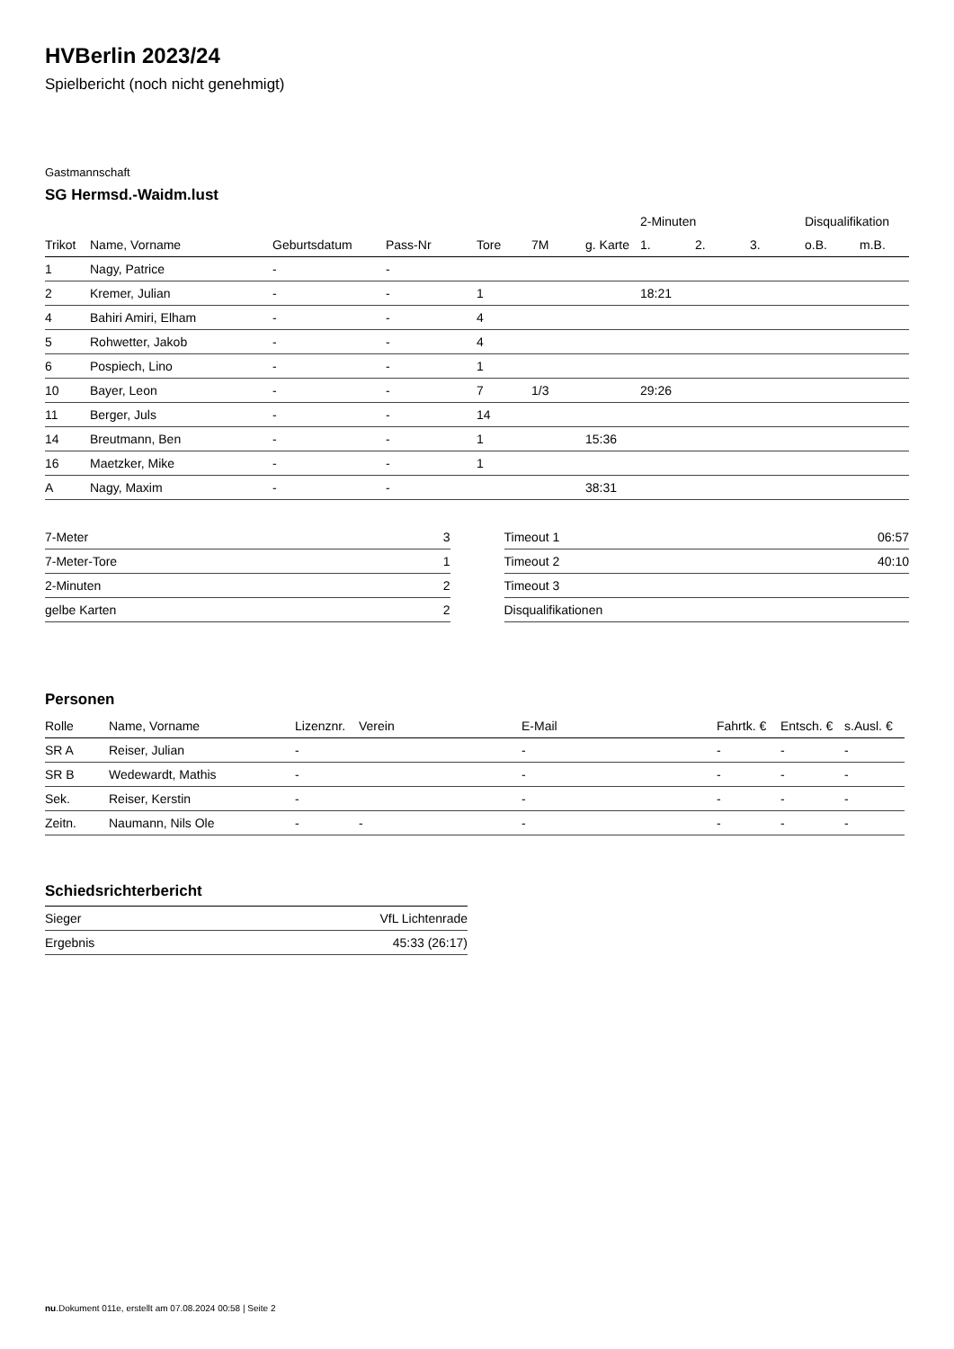HVBerlin 2023/24
Spielbericht (noch nicht genehmigt)
Gastmannschaft
SG Hermsd.-Waidm.lust
| | | | | | | | 2-Minuten | | | Disqualifikation | |
| --- | --- | --- | --- | --- | --- | --- | --- | --- | --- | --- | --- |
| Trikot | Name, Vorname | Geburtsdatum | Pass-Nr | Tore | 7M | g. Karte | 1. | 2. | 3. | o.B. | m.B. |
| 1 | Nagy, Patrice | - | - | | | | | | | | |
| 2 | Kremer, Julian | - | - | 1 | | | 18:21 | | | | |
| 4 | Bahiri Amiri, Elham | - | - | 4 | | | | | | | |
| 5 | Rohwetter, Jakob | - | - | 4 | | | | | | | |
| 6 | Pospiech, Lino | - | - | 1 | | | | | | | |
| 10 | Bayer, Leon | - | - | 7 | 1/3 | | 29:26 | | | | |
| 11 | Berger, Juls | - | - | 14 | | | | | | | |
| 14 | Breutmann, Ben | - | - | 1 | | 15:36 | | | | | |
| 16 | Maetzker, Mike | - | - | 1 | | | | | | | |
| A | Nagy, Maxim | - | - | | | 38:31 | | | | | |
| 7-Meter | 3 |
| 7-Meter-Tore | 1 |
| 2-Minuten | 2 |
| gelbe Karten | 2 |
| Timeout 1 | 06:57 |
| Timeout 2 | 40:10 |
| Timeout 3 | |
| Disqualifikationen | |
Personen
| Rolle | Name, Vorname | Lizenznr. | Verein | E-Mail | Fahrtk. € | Entsch. € | s.Ausl. € |
| --- | --- | --- | --- | --- | --- | --- | --- |
| SR A | Reiser, Julian | - | | - | - | - | - |
| SR B | Wedewardt, Mathis | - | | - | - | - | - |
| Sek. | Reiser, Kerstin | - | | - | - | - | - |
| Zeitn. | Naumann, Nils Ole | - | - | - | - | - | - |
Schiedsrichterbericht
| Sieger | VfL Lichtenrade |
| Ergebnis | 45:33 (26:17) |
nu.Dokument 011e, erstellt am 07.08.2024 00:58 | Seite 2